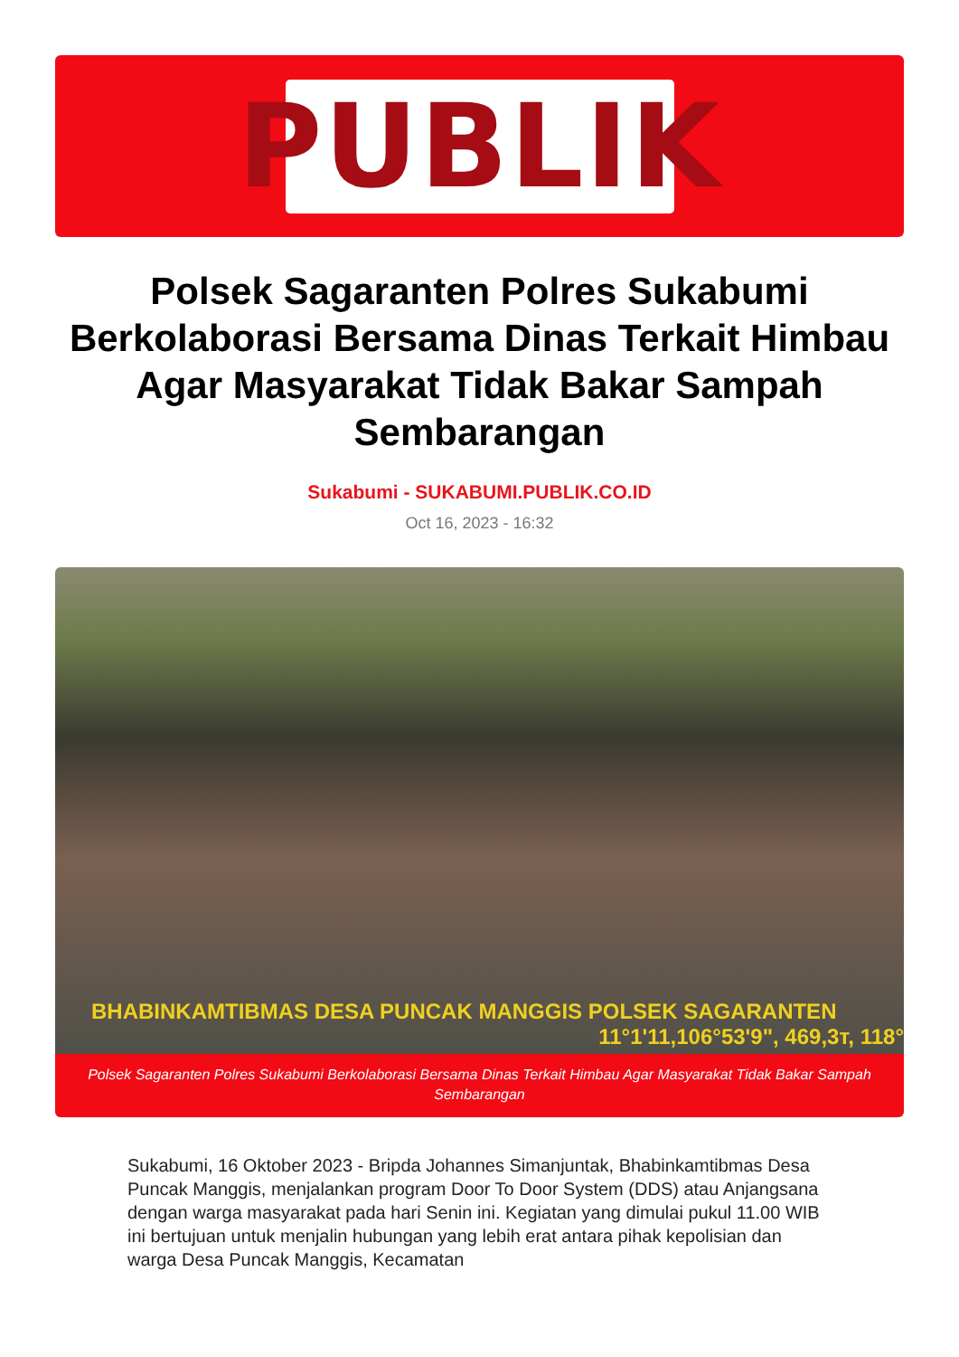PUBLIK
Polsek Sagaranten Polres Sukabumi Berkolaborasi Bersama Dinas Terkait Himbau Agar Masyarakat Tidak Bakar Sampah Sembarangan
Sukabumi - SUKABUMI.PUBLIK.CO.ID
Oct 16, 2023 - 16:32
BHABINKAMTIBMAS DESA PUNCAK MANGGIS POLSEK SAGARANTEN
11°1'11,106°53'9", 469,3т, 118°
Polsek Sagaranten Polres Sukabumi Berkolaborasi Bersama Dinas Terkait Himbau Agar Masyarakat Tidak Bakar Sampah Sembarangan
Sukabumi, 16 Oktober 2023 - Bripda Johannes Simanjuntak, Bhabinkamtibmas Desa Puncak Manggis, menjalankan program Door To Door System (DDS) atau Anjangsana dengan warga masyarakat pada hari Senin ini. Kegiatan yang dimulai pukul 11.00 WIB ini bertujuan untuk menjalin hubungan yang lebih erat antara pihak kepolisian dan warga Desa Puncak Manggis, Kecamatan